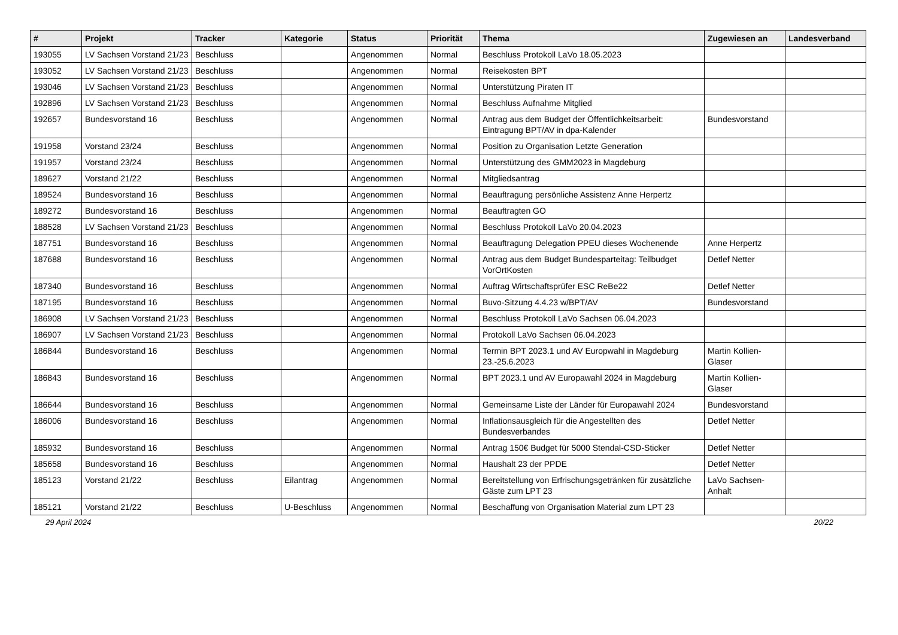| # | Projekt | Tracker | Kategorie | Status | Priorität | Thema | Zugewiesen an | Landesverband |
| --- | --- | --- | --- | --- | --- | --- | --- | --- |
| 193055 | LV Sachsen Vorstand 21/23 | Beschluss | | Angenommen | Normal | Beschluss Protokoll LaVo 18.05.2023 | | |
| 193052 | LV Sachsen Vorstand 21/23 | Beschluss | | Angenommen | Normal | Reisekosten BPT | | |
| 193046 | LV Sachsen Vorstand 21/23 | Beschluss | | Angenommen | Normal | Unterstützung Piraten IT | | |
| 192896 | LV Sachsen Vorstand 21/23 | Beschluss | | Angenommen | Normal | Beschluss Aufnahme Mitglied | | |
| 192657 | Bundesvorstand 16 | Beschluss | | Angenommen | Normal | Antrag aus dem Budget der Öffentlichkeitsarbeit: Eintragung BPT/AV in dpa-Kalender | Bundesvorstand | |
| 191958 | Vorstand 23/24 | Beschluss | | Angenommen | Normal | Position zu Organisation Letzte Generation | | |
| 191957 | Vorstand 23/24 | Beschluss | | Angenommen | Normal | Unterstützung des GMM2023 in Magdeburg | | |
| 189627 | Vorstand 21/22 | Beschluss | | Angenommen | Normal | Mitgliedsantrag | | |
| 189524 | Bundesvorstand 16 | Beschluss | | Angenommen | Normal | Beauftragung persönliche Assistenz Anne Herpertz | | |
| 189272 | Bundesvorstand 16 | Beschluss | | Angenommen | Normal | Beauftragten GO | | |
| 188528 | LV Sachsen Vorstand 21/23 | Beschluss | | Angenommen | Normal | Beschluss Protokoll LaVo 20.04.2023 | | |
| 187751 | Bundesvorstand 16 | Beschluss | | Angenommen | Normal | Beauftragung Delegation PPEU dieses Wochenende | Anne Herpertz | |
| 187688 | Bundesvorstand 16 | Beschluss | | Angenommen | Normal | Antrag aus dem Budget Bundesparteitag: Teilbudget VorOrtKosten | Detlef Netter | |
| 187340 | Bundesvorstand 16 | Beschluss | | Angenommen | Normal | Auftrag Wirtschaftsprüfer ESC ReBe22 | Detlef Netter | |
| 187195 | Bundesvorstand 16 | Beschluss | | Angenommen | Normal | Buvo-Sitzung 4.4.23 w/BPT/AV | Bundesvorstand | |
| 186908 | LV Sachsen Vorstand 21/23 | Beschluss | | Angenommen | Normal | Beschluss Protokoll LaVo Sachsen 06.04.2023 | | |
| 186907 | LV Sachsen Vorstand 21/23 | Beschluss | | Angenommen | Normal | Protokoll LaVo Sachsen 06.04.2023 | | |
| 186844 | Bundesvorstand 16 | Beschluss | | Angenommen | Normal | Termin BPT 2023.1 und AV Europwahl in Magdeburg 23.-25.6.2023 | Martin Kollien-Glaser | |
| 186843 | Bundesvorstand 16 | Beschluss | | Angenommen | Normal | BPT 2023.1 und AV Europawahl 2024 in Magdeburg | Martin Kollien-Glaser | |
| 186644 | Bundesvorstand 16 | Beschluss | | Angenommen | Normal | Gemeinsame Liste der Länder für Europawahl 2024 | Bundesvorstand | |
| 186006 | Bundesvorstand 16 | Beschluss | | Angenommen | Normal | Inflationsausgleich für die Angestellten des Bundesverbandes | Detlef Netter | |
| 185932 | Bundesvorstand 16 | Beschluss | | Angenommen | Normal | Antrag 150€ Budget für 5000 Stendal-CSD-Sticker | Detlef Netter | |
| 185658 | Bundesvorstand 16 | Beschluss | | Angenommen | Normal | Haushalt 23 der PPDE | Detlef Netter | |
| 185123 | Vorstand 21/22 | Beschluss | Eilantrag | Angenommen | Normal | Bereitstellung von Erfrischungsgetränken für zusätzliche Gäste zum LPT 23 | LaVo Sachsen-Anhalt | |
| 185121 | Vorstand 21/22 | Beschluss | U-Beschluss | Angenommen | Normal | Beschaffung von Organisation Material zum LPT 23 | | |
29 April 2024 20/22